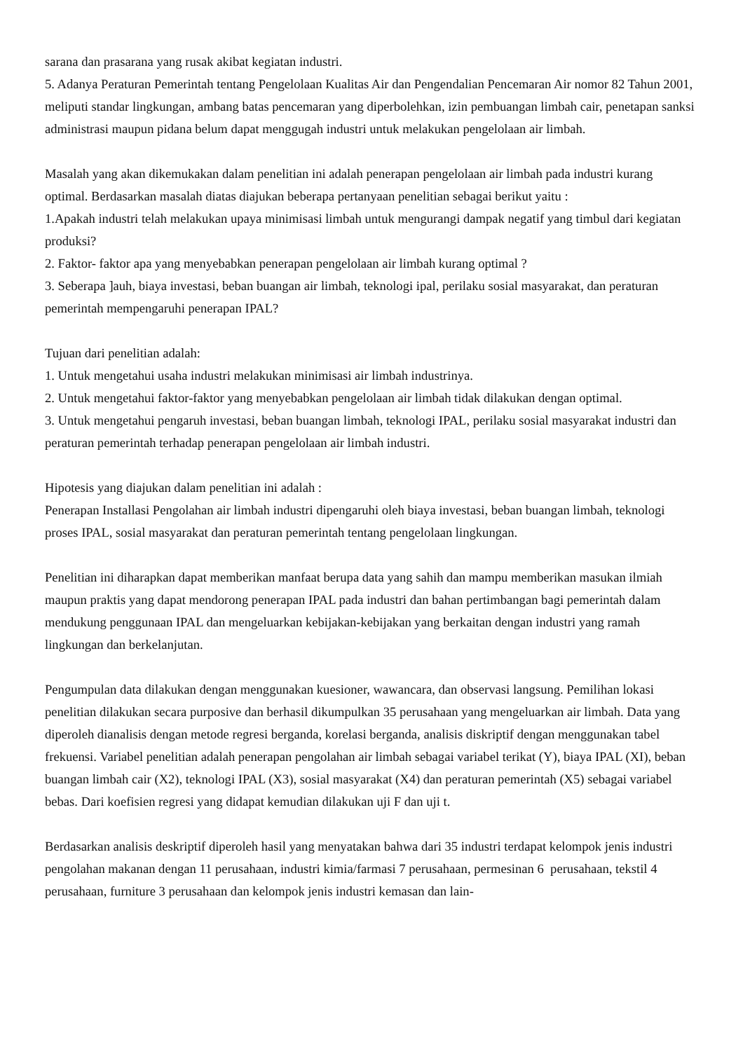sarana dan prasarana yang rusak akibat kegiatan industri.
5. Adanya Peraturan Pemerintah tentang Pengelolaan Kualitas Air dan Pengendalian Pencemaran Air nomor 82 Tahun 2001, meliputi standar lingkungan, ambang batas pencemaran yang diperbolehkan, izin pembuangan limbah cair, penetapan sanksi administrasi maupun pidana belum dapat menggugah industri untuk melakukan pengelolaan air limbah.
Masalah yang akan dikemukakan dalam penelitian ini adalah penerapan pengelolaan air limbah pada industri kurang optimal. Berdasarkan masalah diatas diajukan beberapa pertanyaan penelitian sebagai berikut yaitu :
1.Apakah industri telah melakukan upaya minimisasi limbah untuk mengurangi dampak negatif yang timbul dari kegiatan produksi?
2. Faktor- faktor apa yang menyebabkan penerapan pengelolaan air limbah kurang optimal ?
3. Seberapa ]auh, biaya investasi, beban buangan air limbah, teknologi ipal, perilaku sosial masyarakat, dan peraturan pemerintah mempengaruhi penerapan IPAL?
Tujuan dari penelitian adalah:
1. Untuk mengetahui usaha industri melakukan minimisasi air limbah industrinya.
2. Untuk mengetahui faktor-faktor yang menyebabkan pengelolaan air limbah tidak dilakukan dengan optimal.
3. Untuk mengetahui pengaruh investasi, beban buangan limbah, teknologi IPAL, perilaku sosial masyarakat industri dan peraturan pemerintah terhadap penerapan pengelolaan air limbah industri.
Hipotesis yang diajukan dalam penelitian ini adalah :
Penerapan Installasi Pengolahan air limbah industri dipengaruhi oleh biaya investasi, beban buangan limbah, teknologi proses IPAL, sosial masyarakat dan peraturan pemerintah tentang pengelolaan lingkungan.
Penelitian ini diharapkan dapat memberikan manfaat berupa data yang sahih dan mampu memberikan masukan ilmiah maupun praktis yang dapat mendorong penerapan IPAL pada industri dan bahan pertimbangan bagi pemerintah dalam mendukung penggunaan IPAL dan mengeluarkan kebijakan-kebijakan yang berkaitan dengan industri yang ramah lingkungan dan berkelanjutan.
Pengumpulan data dilakukan dengan menggunakan kuesioner, wawancara, dan observasi langsung. Pemilihan lokasi penelitian dilakukan secara purposive dan berhasil dikumpulkan 35 perusahaan yang mengeluarkan air limbah. Data yang diperoleh dianalisis dengan metode regresi berganda, korelasi berganda, analisis diskriptif dengan menggunakan tabel frekuensi. Variabel penelitian adalah penerapan pengolahan air limbah sebagai variabel terikat (Y), biaya IPAL (XI), beban buangan limbah cair (X2), teknologi IPAL (X3), sosial masyarakat (X4) dan peraturan pemerintah (X5) sebagai variabel bebas. Dari koefisien regresi yang didapat kemudian dilakukan uji F dan uji t.
Berdasarkan analisis deskriptif diperoleh hasil yang menyatakan bahwa dari 35 industri terdapat kelompok jenis industri pengolahan makanan dengan 11 perusahaan, industri kimia/farmasi 7 perusahaan, permesinan 6 perusahaan, tekstil 4 perusahaan, furniture 3 perusahaan dan kelompok jenis industri kemasan dan lain-